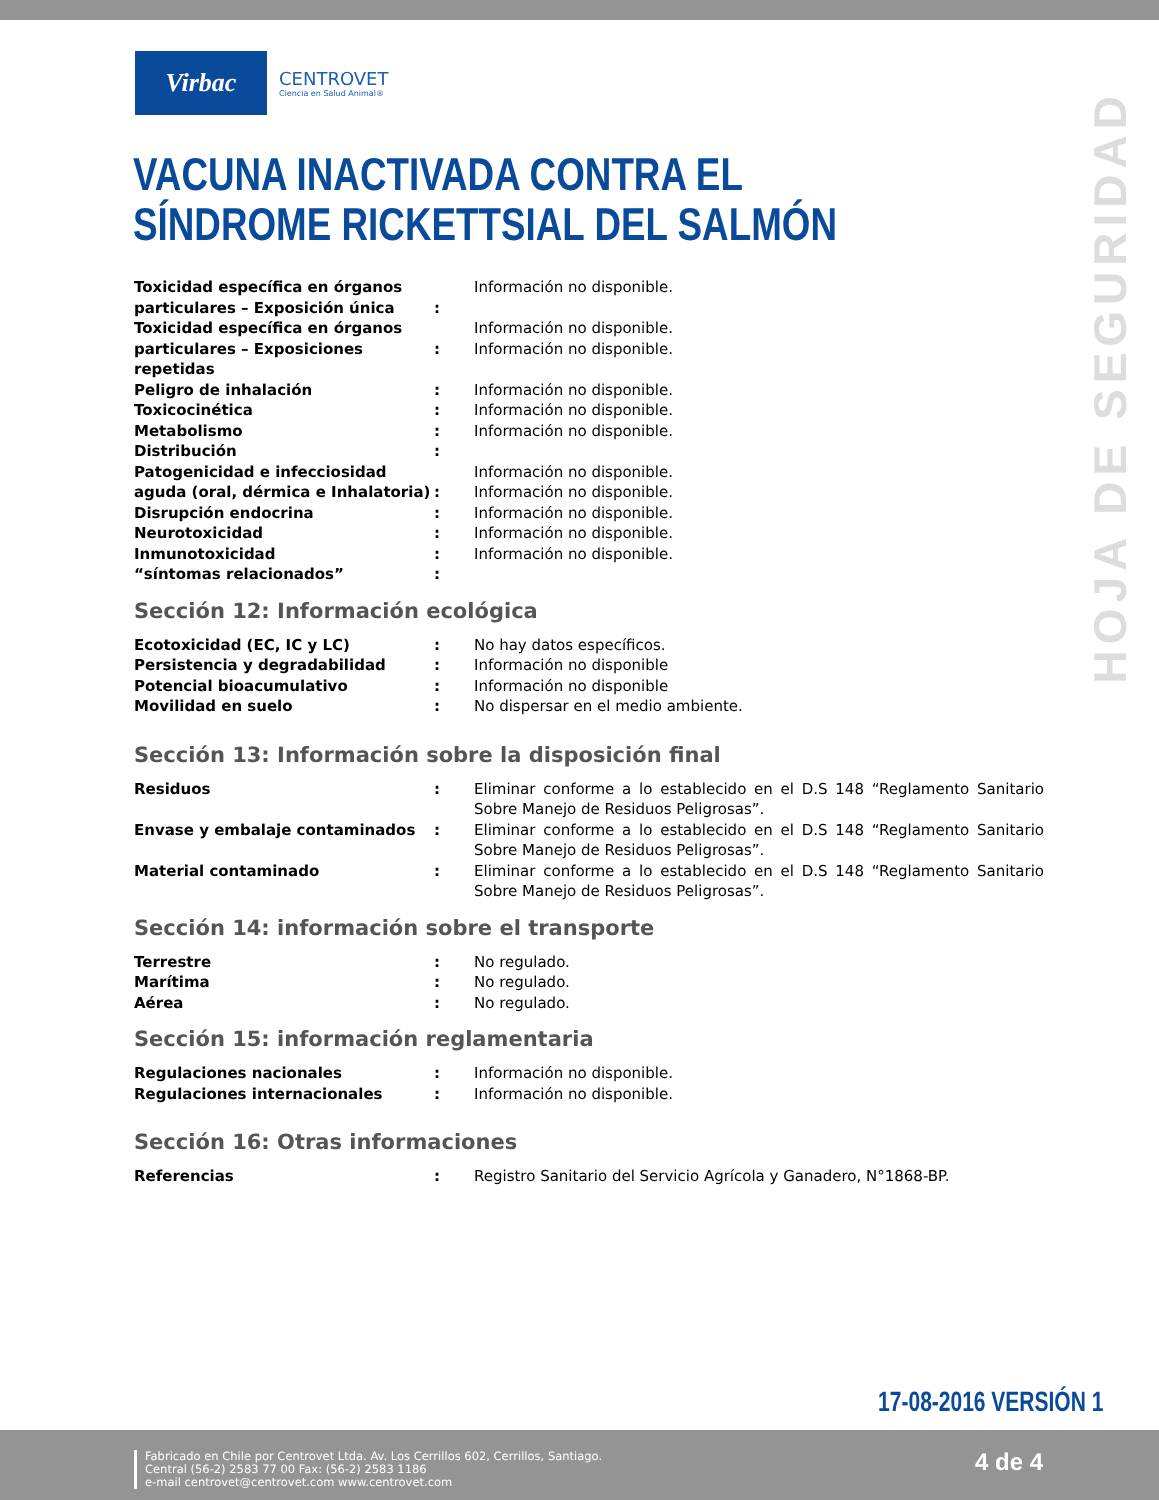Virbac
CENTROVET
Ciencia en Salud Animal®
VACUNA INACTIVADA CONTRA EL SÍNDROME RICKETTSIAL DEL SALMÓN
HOJA DE SEGURIDAD
| Toxicidad específica en órganos particulares – Exposición única | : | Información no disponible. |
| Toxicidad específica en órganos particulares – Exposiciones repetidas | : | Información no disponible. Información no disponible. |
| Peligro de inhalación | : | Información no disponible. |
| Toxicocinética | : | Información no disponible. |
| Metabolismo | : | Información no disponible. |
| Distribución | : | |
| Patogenicidad e infecciosidad aguda (oral, dérmica e Inhalatoria) | : | Información no disponible. Información no disponible. |
| Disrupción endocrina | : | Información no disponible. |
| Neurotoxicidad | : | Información no disponible. |
| Inmunotoxicidad | : | Información no disponible. |
| “síntomas relacionados” | : | |
Sección 12: Información ecológica
| Ecotoxicidad (EC, IC y LC) | : | No hay datos específicos. |
| Persistencia y degradabilidad | : | Información no disponible |
| Potencial bioacumulativo | : | Información no disponible |
| Movilidad en suelo | : | No dispersar en el medio ambiente. |
Sección 13: Información sobre la disposición final
| Residuos | : | Eliminar conforme a lo establecido en el D.S 148 “Reglamento Sanitario Sobre Manejo de Residuos Peligrosas”. |
| Envase y embalaje contaminados | : | Eliminar conforme a lo establecido en el D.S 148 “Reglamento Sanitario Sobre Manejo de Residuos Peligrosas”. |
| Material contaminado | : | Eliminar conforme a lo establecido en el D.S 148 “Reglamento Sanitario Sobre Manejo de Residuos Peligrosas”. |
Sección 14: información sobre el transporte
| Terrestre | : | No regulado. |
| Marítima | : | No regulado. |
| Aérea | : | No regulado. |
Sección 15: información reglamentaria
| Regulaciones nacionales | : | Información no disponible. |
| Regulaciones internacionales | : | Información no disponible. |
Sección 16: Otras informaciones
| Referencias | : | Registro Sanitario del Servicio Agrícola y Ganadero, N°1868-BP. |
17-08-2016 VERSIÓN 1
Fabricado en Chile por Centrovet Ltda. Av. Los Cerrillos 602, Cerrillos, Santiago.
Central (56-2) 2583 77 00 Fax: (56-2) 2583 1186
e-mail centrovet@centrovet.com www.centrovet.com
4 de 4